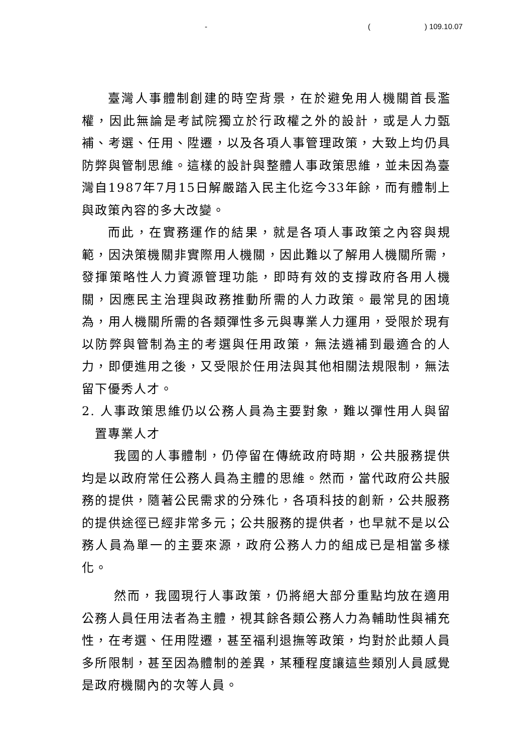- () 109.10.07
臺灣人事體制創建的時空背景，在於避免用人機關首長濫權，因此無論是考試院獨立於行政權之外的設計，或是人力甄補、考選、任用、陞遷，以及各項人事管理政策，大致上均仍具防弊與管制思維。這樣的設計與整體人事政策思維，並未因為臺灣自1987年7月15日解嚴踏入民主化迄今33年餘，而有體制上與政策內容的多大改變。
而此，在實務運作的結果，就是各項人事政策之內容與規範，因決策機關非實際用人機關，因此難以了解用人機關所需，發揮策略性人力資源管理功能，即時有效的支撐政府各用人機關，因應民主治理與政務推動所需的人力政策。最常見的困境為，用人機關所需的各類彈性多元與專業人力運用，受限於現有以防弊與管制為主的考選與任用政策，無法遴補到最適合的人力，即便進用之後，又受限於任用法與其他相關法規限制，無法留下優秀人才。
2. 人事政策思維仍以公務人員為主要對象，難以彈性用人與留置專業人才
我國的人事體制，仍停留在傳統政府時期，公共服務提供均是以政府常任公務人員為主體的思維。然而，當代政府公共服務的提供，隨著公民需求的分殊化，各項科技的創新，公共服務的提供途徑已經非常多元；公共服務的提供者，也早就不是以公務人員為單一的主要來源，政府公務人力的組成已是相當多樣化。
然而，我國現行人事政策，仍將絕大部分重點均放在適用公務人員任用法者為主體，視其餘各類公務人力為輔助性與補充性，在考選、任用陞遷，甚至福利退撫等政策，均對於此類人員多所限制，甚至因為體制的差異，某種程度讓這些類別人員感覺是政府機關內的次等人員。